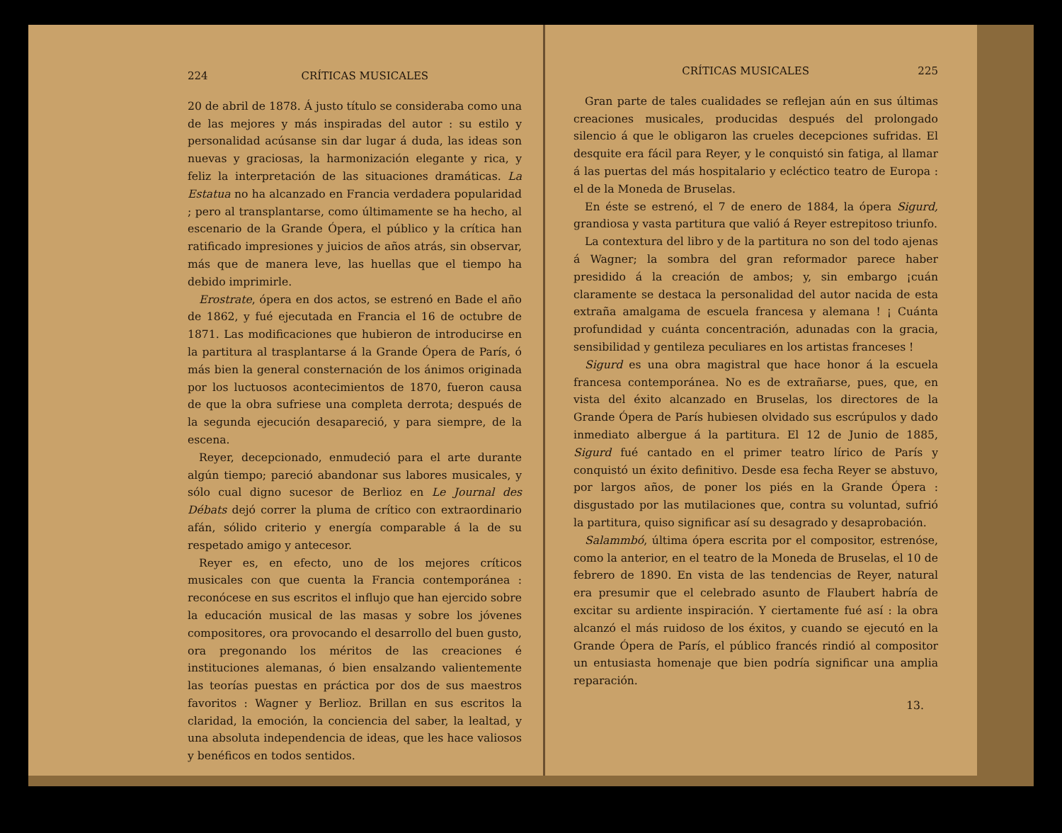224 CRÍTICAS MUSICALES
20 de abril de 1878. Á justo título se consideraba como una de las mejores y más inspiradas del autor : su estilo y personalidad acúsanse sin dar lugar á duda, las ideas son nuevas y graciosas, la harmonización elegante y rica, y feliz la interpretación de las situaciones dramáticas. La Estatua no ha alcanzado en Francia verdadera popularidad ; pero al transplantarse, como últimamente se ha hecho, al escenario de la Grande Ópera, el público y la crítica han ratificado impresiones y juicios de años atrás, sin observar, más que de manera leve, las huellas que el tiempo ha debido imprimirle.
Erostrate, ópera en dos actos, se estrenó en Bade el año de 1862, y fué ejecutada en Francia el 16 de octubre de 1871. Las modificaciones que hubieron de introducirse en la partitura al trasplantarse á la Grande Ópera de París, ó más bien la general consternación de los ánimos originada por los luctuosos acontecimientos de 1870, fueron causa de que la obra sufriese una completa derrota; después de la segunda ejecución desapareció, y para siempre, de la escena.
Reyer, decepcionado, enmudeció para el arte durante algún tiempo; pareció abandonar sus labores musicales, y sólo cual digno sucesor de Berlioz en Le Journal des Débats dejó correr la pluma de crítico con extraordinario afán, sólido criterio y energía comparable á la de su respetado amigo y antecesor.
Reyer es, en efecto, uno de los mejores críticos musicales con que cuenta la Francia contemporánea : reconócese en sus escritos el influjo que han ejercido sobre la educación musical de las masas y sobre los jóvenes compositores, ora provocando el desarrollo del buen gusto, ora pregonando los méritos de las creaciones é instituciones alemanas, ó bien ensalzando valientemente las teorías puestas en práctica por dos de sus maestros favoritos : Wagner y Berlioz. Brillan en sus escritos la claridad, la emoción, la conciencia del saber, la lealtad, y una absoluta independencia de ideas, que les hace valiosos y benéficos en todos sentidos.
CRÍTICAS MUSICALES 225
Gran parte de tales cualidades se reflejan aún en sus últimas creaciones musicales, producidas después del prolongado silencio á que le obligaron las crueles decepciones sufridas. El desquite era fácil para Reyer, y le conquistó sin fatiga, al llamar á las puertas del más hospitalario y ecléctico teatro de Europa : el de la Moneda de Bruselas.
En éste se estrenó, el 7 de enero de 1884, la ópera Sigurd, grandiosa y vasta partitura que valió á Reyer estrepitoso triunfo.
La contextura del libro y de la partitura no son del todo ajenas á Wagner; la sombra del gran reformador parece haber presidido á la creación de ambos; y, sin embargo ¡cuán claramente se destaca la personalidad del autor nacida de esta extraña amalgama de escuela francesa y alemana ! ¡ Cuánta profundidad y cuánta concentración, adunadas con la gracia, sensibilidad y gentileza peculiares en los artistas franceses !
Sigurd es una obra magistral que hace honor á la escuela francesa contemporánea. No es de extrañarse, pues, que, en vista del éxito alcanzado en Bruselas, los directores de la Grande Ópera de París hubiesen olvidado sus escrúpulos y dado inmediato albergue á la partitura. El 12 de Junio de 1885, Sigurd fué cantado en el primer teatro lírico de París y conquistó un éxito definitivo. Desde esa fecha Reyer se abstuvo, por largos años, de poner los piés en la Grande Ópera : disgustado por las mutilaciones que, contra su voluntad, sufrió la partitura, quiso significar así su desagrado y desaprobación.
Salammbó, última ópera escrita por el compositor, estrenóse, como la anterior, en el teatro de la Moneda de Bruselas, el 10 de febrero de 1890. En vista de las tendencias de Reyer, natural era presumir que el celebrado asunto de Flaubert habría de excitar su ardiente inspiración. Y ciertamente fué así : la obra alcanzó el más ruidoso de los éxitos, y cuando se ejecutó en la Grande Ópera de París, el público francés rindió al compositor un entusiasta homenaje que bien podría significar una amplia reparación.
13.